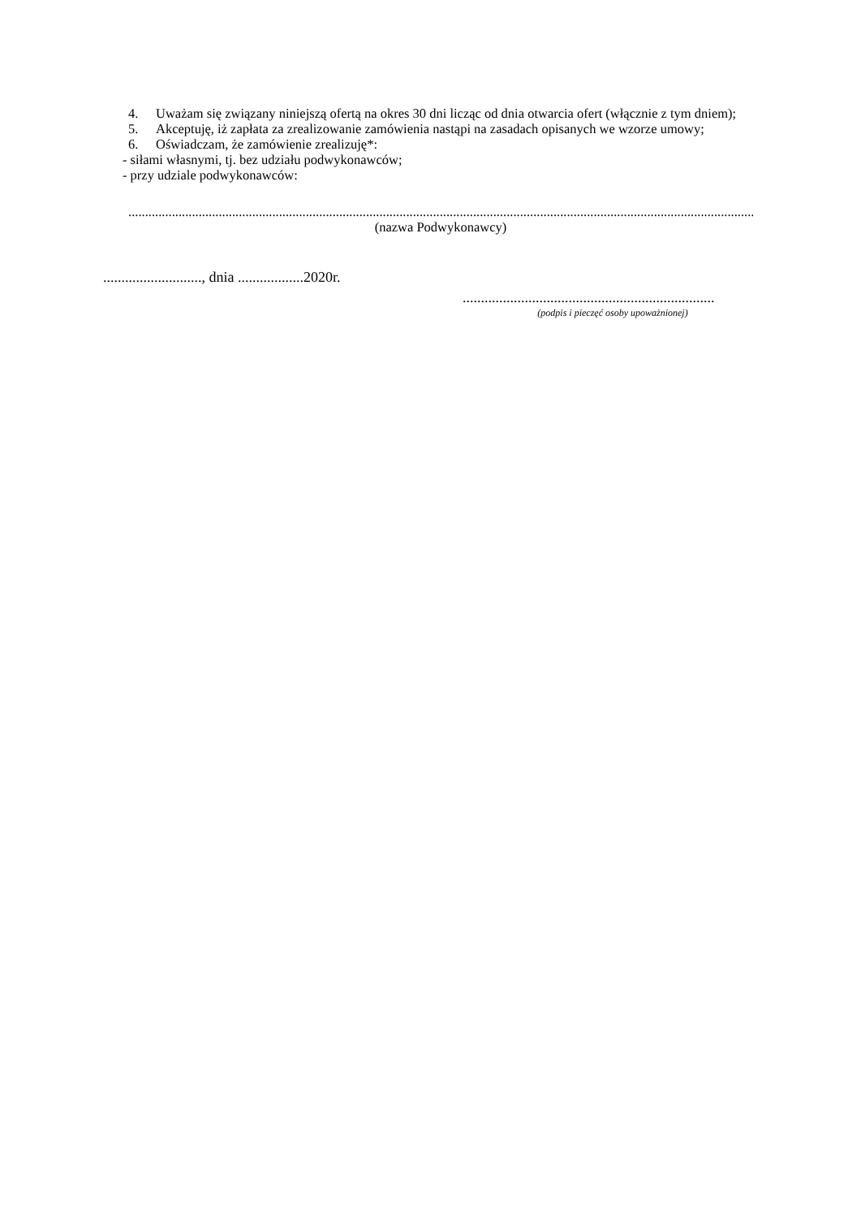4. Uważam się związany niniejszą ofertą na okres 30 dni licząc od dnia otwarcia ofert (włącznie z tym dniem);
5. Akceptuję, iż zapłata za zrealizowanie zamówienia nastąpi na zasadach opisanych we wzorze umowy;
6. Oświadczam, że zamówienie zrealizuję*:
- siłami własnymi, tj. bez udziału podwykonawców;
- przy udziale podwykonawców:
..................................................................................................................................................................................................
(nazwa Podwykonawcy)
..........................., dnia ..................2020r.
.....................................................................
(podpis i pieczęć osoby upoważnionej)